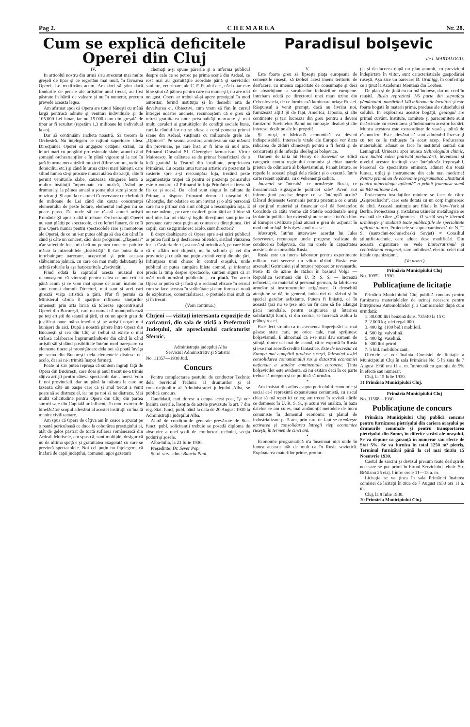Pag 2. C H E M A R E A Nr. 28.
Cum se explică deficitele Operei din Cluj
IV.
In articolul nostru din urmă s'au strecurat mai multe greşeli de tipar şi ce regretăm mai mult, în favoarea Operei. Le rectificăm acum. Am dori să ştim dacă fondurile de pensie ale artiştilor anul trecut, au fost păstrate în hârtii de valoare şi nu în numerar, precum prevede aceasta legea.
Am afirmat apoi că Opera are tutori băneşti cu mână largă pentrucă admite şi venituri individuale şi de 105.000 Lei lunar, iar nu 15.000 cum din greşală de tipar ar fi rezultat (repetăm 1,3 milioane lei individual la an).
Dar să continuăm ancheta noastră. Să trecem la Orchestră. Nu înţelegem ce raţiuni superioare silesc Direcţiunea Operei să angajeze cetăţeni străini, cu lefuri mari cu pregătiri profesionale slabe, atunci când şomajul orchestranţilor e în plină vigoare şi la noi în ţară în urma mecanizării muzicei (filme sonore, radio la domiciliu, etc.) şi când în urma crizei mari băneşti, care silind lumea să-şi procure numai atâtea distracţii, câte îi permit veniturile slabe, cauzează stingerea lentă a multor instituţii împreunate cu muzică, lăsând pe drumuri şi la pâinea amară a şomajului sute şi sute de muzicanţi. Şi apoi la ce atunci Conservator cu cheltuieli de milioane de Lei când din cauza concurenţei elementului de peste hotare, elementul indigen nu se poate plasa. De unde să ne răsară atunci artiştii Români? Şi apoi o altă întrebare. Orchestranţii Operei nu sunt plătiţi pe spectacole, ci cu lefuri lunare, de ce îi ţine Opera numai pentru spectacolele rare şi monotone ale Operei, de ce nu i-ar putea obliga să dea din când în când şi câte un concert, căci doar programul „flaşnetar" n'ar suferi de loc, ori dacă nu pentru concerte publice măcar la mizerabilele „festivităţi" li s'ar putea da o întrebuinţare oarecare, acoperind şi prin aceasta slăbiciunea jalnică, cu care cei mai mulţi debutanţi îşi achită rolurile la aşa batjocoritele „festivităţi".
Fiind odată la capitolul acesta muzical noi recunoaştem că vinovaţi pentru celea ce am criticat până acum şi ce vom mai spune de acum înainte nu sunt numai domnii Directori, mai sunt şi acei cari girează viaţa artistică a ţării. N'ar fi permis ca Ministerul căruia îi aparţine rafinarea simţurilor omeneşti prin arta lirică să tolereze egocentrismul Operei din Bucureşti, care nu numai că monopolizează pe toţi artiştii de seamă ai ţării, ci cu un apetit greu de justificat pune mâna imediat şi pe artiştii noştri mai bunişori de aici. După a noastră părere între Opera din Bucureşti şi cea din Cluj ar trebui să existe o mai strânsă colaborare împrumutându-ne din când în când artiştii săi şi dând posibilitate într'un mod oareşcare ca elemente tinere şi promiţătoare dela noi să poată învăţa pe scena din Bucureşti dela elementele distinse de-acolo, dar să ni-i trimită înapoi formaţi.
Poate ni s'ar putea reproşa că suntem ingraţi faţă de Opera din Bucureşti, care doar şi anul trecut ne-a trimis câţiva artişti pentru câteva spectacole dar... mersi. Vom fi noi provinciali, dar nu până la măsura la care ne taxează câte un oaspe care ca şi anul trecut a venit poate să se distreze el, iar nu pe noi să ne distreze. Mai multă solicitudine pentru Opera din Cluj din partea surorii sale din Capitală ar influenţa în mod extrem de binefăcător scopul adevărat al acestei instituţii cu înaltă menire civilizatoare.
Am spus că Opera de câţiva ani în coace a apucat pe o pantă periculoasă ce duce la coborârea prestigiului ei, atât de gelos păstrat de toată suflarea românească din Ardeal. Motivele, am spus că, sunt multiple, desigur că nu de ultima speţă e şi gratuitatea exagerată cu care se prezintă spectacolele. Noi cel puţin nu înţelegem, că înafară de capii judeţului, comunei, apoi gazetarii
chemaţi a-şi spune părerile şi a informa publicul despre cele ce se petrec pe prima scenă din Ardeal, ce rost mai au gratuităţile acordate până şi serviciilor sanitare, veterinare, ale C. F. R.-ului etc., căci doar este bine ştiut că pâinea pentru care nu munceşti, nu are nici un gust. Opera ar trebui să-şi apere prestigiul în mod autoritar, ferind instituţia şi în deosebi arta de devalvarea ei. Obiectivi, cum vrem să fim în cursul întregei noastre anchete, recunoaştem că e greu să refuzi gratuitatea unor personalităţi marcante şi mai mulţi cavaleri ai gratuităţilor de condiţii sociale bune, cari la rândul lor nu se sfiesc a cerşi pomana primei scene din Ardeal, susţinută cu milioanele grele ale „Opincei". Pe seama acestora amintesc un caz mărunt din provincie, pe care însă ar fi bine să nu-l uite. Primarul Oraşului Sf. Gheorghe: farmacistul Victor Maiorescu, în calitatea sa de primar beneficiază de o lojă gratuită la Teatrul din localitate, proprietatea Primăriei. Cu ocazia unui turneu artistic s'a prezentat la casierie spre a-şi rescumpăra loja, trecând peste argumentaţia trupei că pentru ei prezenţa primarului este o onoare, că Primarul în loja Primăriei e firesc să fie ca şi acasă. Da! când sunt singur în calitate de Primar, a răspuns Primarul demn al oraşului Sf. Gheorghe, dar odatăce eu am invitat şi o altă persoană care nu e primar mă simt obligat a rescumpăra loja. E un caz mărunt, pe care cavalerii gratuităţii ar fi bine să nu-l uite. La noi chiar şi logile direcţiunei sunt pline cu persoane care prea puţin au comun cu direcţiunea. Ori copiii, cari se zgrimboesc acolo, sunt directori?
E drept dealtăparte că Opera spre a-şi mări publicul ar putea facilita şi desfacerea biletelor, sistând vânzarea lor la Casieria de zi, ascunsă şi neindicată, pe care bine că o aflăm noi clujenii, nu în schimb şi cei din provincie şi cu atât mai puţin streinii veniţi din alte ţări. Infiinţarea unui chiosc în centrul oraşului, unde publicul ar putea cumpăra bilete comod, şi informat precis la timp despre spectacole, suntem siguri că ar mări mult numărul publicului... cu plată. Tot acolo Opera ar putea să-şi facă şi o reclamă eficace în sensul cum se face aceasta în străinătate şi cum forma ei nouă de exploatare, comercializarea, o pretinde mai mult ca şi în trecut.
(Vom continua.)
Clujeni — vizitaţi interesanta expoziţie de caricaturi, din sala de sticlă a Prefecturii Judeţului, ale apreciatului caricaturist Sfernic.
Administraţia judeţului Alba
Serviciul Administrativ şi Statistic
No. 11357—1930 Jud.
Concurs
Pentru complectarea postului de conductor Technic dela Serviciul Technic al drumurilor şi al construcţiunilor al Administraţiei judeţului Alba, se publică concurs.
Candidaţii, cari doresc a ocupa acest post, îşi vor înainta cererile, însoţite de actele prevăzute la art. 7 din reg. Stat. funcţ. publ. până la data de 20 August 1930 la Administraţia judeţului Alba.
Afară de condiţiunile generale prevăzute de Stat. funcţ. publ. solicitanţii trebuie se posedă diploma de absolvire a unei şcoli de conductori technici, secţia poduri şi şosele.
Alba-Iulia, la 23 Iulie 1930.
Preşedinte: Dr. Sever Pop.
Şeful serv. adm.: Banciu Paul.
Paradisul bolşevic
de I. MARTALOGU.
V.
Este foarte greu să lipseşti piaţa europeană de comenzile ruseşti, să izolezi acest imens teritoriu de desfacere, cu imensa capacitate de consumaţie şi deci de absorbţiune a surpluselor industriilor europene. Intrebam odată pe directorul unei mari uzine din Cehoslovacia, de ce furnizează laminoare uriaşe Rusiei. Răspunsul a venit prompt, dacă nu livrăm noi, furnizează alţii! Şi de fapt, America, Japonia, şi alte continente şi ţări lucrează din greu pentru a deveni furnizorul Sovietelor. Banul nu cunoaşte idealuri şi alte interese, decât pe ale lui proprii!
Şi totuşi, o băricadă economică va deveni indispensabilă. Interesele vitale ale Europei vor dicta ridicarea de ziduri chinezeşti pentru a fi ferită şi de concurenţă şi de infecţia ideologiei bolşevice.
Oameni de talia lui Henry de Jouvenel se ridică categoric contra regimului comunist şi chiar marele prieten de odinioară al bolşevismului, Panait Istrate, se repede la această plagă dela răsărit şi o execută, într'o carte recent apărută, cu o vehemenţă sadică.
Jouvenel se întreabă: ce urmăreşte Rusia, ce înseamnează zigzagurile politicei sale? Avem noi informaţiuni precise despre ce se întâmplă acolo? Dânsul dojeneşte Germania pentru prietenia ce o arată şi sprijinul material şi financiar ce-l dă Sovietelor. Conclude că atâta vreme cât Statele occidentale merg izolate în politica lor externă şi nu se unesc într'un bloc al Europei civilizate până atunci e greu de acţionat în mod unitar faţă de bolşevismul rusesc.
Massaryk, într'un interwiew acordat lui Jules Sauerwein, recunoaşte unele progrese realizate de conducerea bolşevică, dar nu crede în capacitatea acesteia de a consolida Rusia.
Rusia este un imens laborator pentru experimente militare cari servesc un viitor război. Rusia este arsenalul Germaniei şi al tuturor popoarelor revanşarde. Peste 45 de uzine de război în basinul Volga — Republica Germană din U. R. S. S. — lucrează neîncetat, cu material şi personal german, la fabricarea armelor şi instrumentelor ucigătoare. O deosebită atenţiune se dă, în general, industriei de război şi în special gazelor asfixiante. Putem fi liniştiţi, că în această ţară nu se ţese nici un fir care să fie adaugat păcii mondiale, pentru asigurarea şi întărirea solidarităţii lumii, ci din contra, se lucrează asiduu la prăbuşirea ei.
Este deci straniu ca în asemenea împrejurări se mai găsesc state cari, pe orice cale, mai sprijinesc bolşevismul. E abnormal că i-se mai dau oameni de ştiinţă, dintre cei mai de seamă, că se exportă în Rusia şi i-se mai acordă credite fantastice. Este de necrezut că Europa mai cumpără produse ruseşti, înlesnind astfel consolidarea comunismului rus şi dezastrul economiei naţionale a statelor continentale europene. Ţinta bolşevicilor este evidentă, să nu ezităm deci în ce parte trebue să mergem şi ce politică să urmăm.
*
Am insistat din adins asupra pericolului economic şi social ce-l reprezintă expansiunea comunistă, cu riscul chiar să mă repet ici colea; am trecut în revistă stările ce domnesc în U. R. S. S., şi acum voi analiza, în baza datelor ce am cules, mai amănunţit metodele de lucru comuniste în domeniul economic şi planul de industrializare pe 5 ani, prin care de fapt se urmăreşte activarea şi consolidarea întregii vieţi economice ruseşti, în termen de cinci ani.
*
Economie programatică n'a însemnat nici unde în lumea aceasta atât de mult ca în Rusia sovietică. Exploatarea materiilor prime, produc-
ţia şi desfacerea după un plan anumit, cu previziuni îndepărtate în viitor, sunt caracteristicele gospodăriei ruseşti. Aşa zice un oarecare B. Granigg, în conferinţa ce a ţinut la Academia Montană din Loeben.
De plan şi de ţintă eu nu mă îndoesc, dar nu cred în reuşită. Rusia reprezintă 1/6 parte din suprafaţa pământului, numărând 140 milioane de locuitori şi este foarte bogată în materii prime, produse ale subsolului şi solului. In explorarea acestor bogăţii, geologul are primul cuvânt. Institute, comitete şi paracomitete sunt însărcinate cu executarea şi îndrumarea acestor lucrări. Munca acestora este extraordinar de vastă şi plină de răspundere. Este adevărat că sunt admirabil înzestraţi cu tot ce le trebueşte în acest scop. Prelucrarea materialului adunat se face în institutul central din Leningrad. Urmează apoi munca technologului chimic, care indică calea potrivită prelucrării. Inventarul şi nivelul acestor instituţii este într'adevăr ireproşabil. Personal de specialitate eminent, adunat din toată lumea, utilaj şi instrumente din cele mai moderne! Pentru primul an de economie programatică „Institutul pentru mineralogie aplicată" a primit frumoasa sumă de 840 milioane Lei.
Proiectarea instalaţiilor miniere se face de către „Giproschacht", care este dotată cu un corp ingineresc de elită. Această instituţie are filiale în New-York şi Berlin. Proiectarea şi instalarea uzinelor metalurgice se execută de către „Gipromes". O vastă secţie literară urmăreşte şi studiază toate publicaţiile de specialitate apărute aiurea. Proiectele se supraexaminează de N. T. S. (nautschni-technischeski Sovjet) = Consiliul ştiinţific-technic, care aduce dese modificări. Din această organizare se vede biurocratismul şi centralismul exagerat, care anihilează efectul celei mai ideale organizaţiuni.
(Va urma.)
Primăria Municipiului Cluj
No. 10952—1930
Publicaţiune de licitaţie
Primăria Municipiului Cluj publică concurs pentru furnizarea materialelelor de uzinaj necesare pentru întreţinerea Automobilelor şi a Camioanelor după cum urmdază:
1. 30.000 litri benzină dens. 735/40 la 15 C.
2. 2.000 kg. ulei regal 000.
3. 400 kg. (100 bid.) mobiloil.
4. 500 kg. valvolină.
5. 400 kg. vaselină.
6. 300 litri petrol.
7. 5 bid. mobilubricant.
Ofertele se vor înainta Comisiei de licitaţie a Municipiului Cluj în sala Primăriei No. 5 în ziua de 7 August 1930 ora 11 a. m. împreună cu garanţia de 5% în efecte sau numerar.
Cluj, la 15 Iulie 1930.
31 Primăria Municipiului Cluj.
Primăria Municipiului Cluj
No. 11568—1930
Publicaţiune de concurs
Primăria Municipiului Cluj publică concurs pentru furnizarea pietrişului din cariera oraşului pe drumurile comunale şi pentru transportarea pietrişului din Someş în diferite străzi ale oraşului. Se va depune ca garanţă în numerar sau efecte de Stat 5%. Se va furniza în total 1250 m³ pietriş. Terminul furnizării până la cel mai târziu 15 Noemvrie 1930.
Caetul de sarcini şi devizul precum toate deslușirile necesare se pot primi în biroul Serviciului tehnic Str. Brătianu 25 etaj. I între orele 11—13 a. m.
Licitaţia se va ţinea în sala Primăriei înaintea comisiei de licitaţii în ziua de 7 August 1930 ora 11 a. m.
Cluj, la 8 Iulie 1930.
30 Primăria Municipiului Cluj.